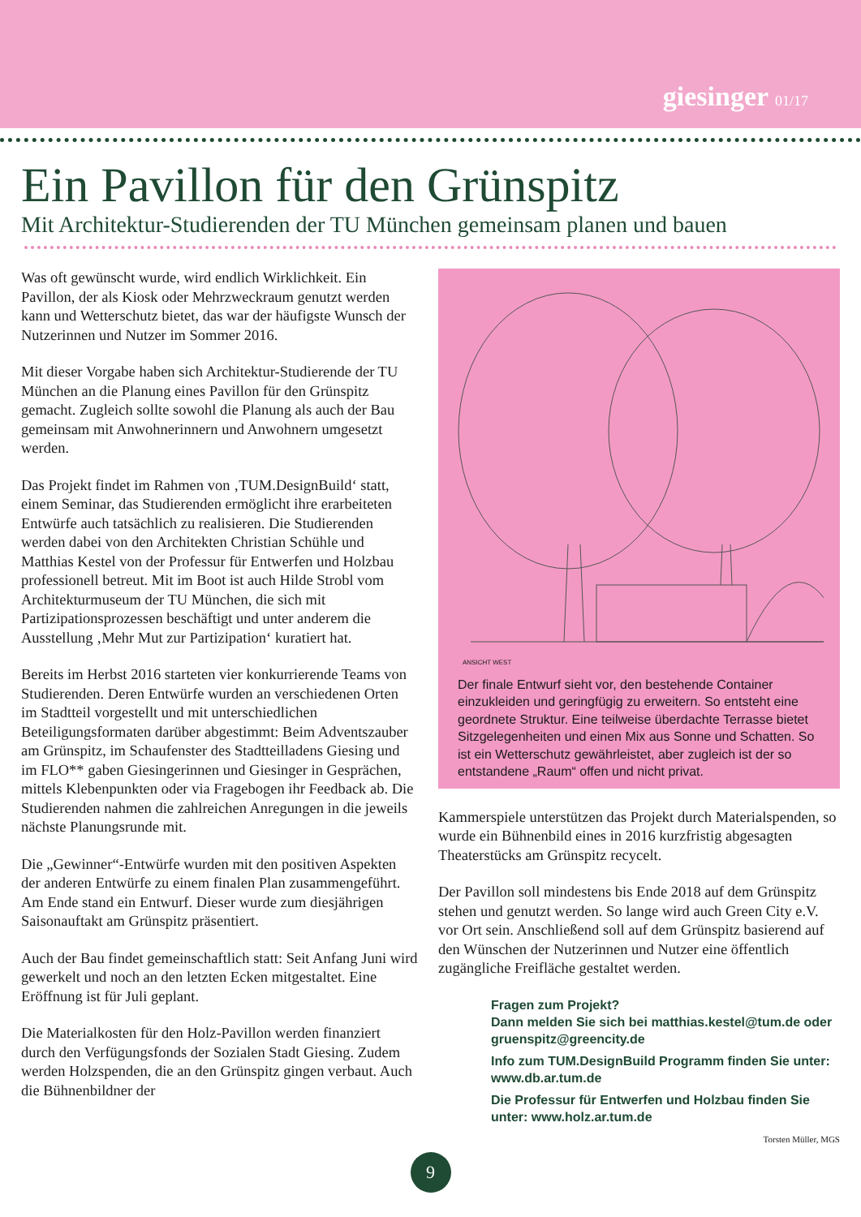giesinger 01/17
Ein Pavillon für den Grünspitz
Mit Architektur-Studierenden der TU München gemeinsam planen und bauen
Was oft gewünscht wurde, wird endlich Wirklichkeit. Ein Pavillon, der als Kiosk oder Mehrzweckraum genutzt werden kann und Wetterschutz bietet, das war der häufigste Wunsch der Nutzerinnen und Nutzer im Sommer 2016.
Mit dieser Vorgabe haben sich Architektur-Studierende der TU München an die Planung eines Pavillon für den Grünspitz gemacht. Zugleich sollte sowohl die Planung als auch der Bau gemeinsam mit Anwohnerinnern und Anwohnern umgesetzt werden.
Das Projekt findet im Rahmen von ‚TUM.DesignBuild‘ statt, einem Seminar, das Studierenden ermöglicht ihre erarbeiteten Entwürfe auch tatsächlich zu realisieren. Die Studierenden werden dabei von den Architekten Christian Schühle und Matthias Kestel von der Professur für Entwerfen und Holzbau professionell betreut. Mit im Boot ist auch Hilde Strobl vom Architekturmuseum der TU München, die sich mit Partizipationsprozessen beschäftigt und unter anderem die Ausstellung ‚Mehr Mut zur Partizipation‘ kuratiert hat.
Bereits im Herbst 2016 starteten vier konkurrierende Teams von Studierenden. Deren Entwürfe wurden an verschiedenen Orten im Stadtteil vorgestellt und mit unterschiedlichen Beteiligungsformaten darüber abgestimmt: Beim Adventszauber am Grünspitz, im Schaufenster des Stadtteilladens Giesing und im FLO** gaben Giesingerinnen und Giesinger in Gesprächen, mittels Klebenpunkten oder via Fragebogen ihr Feedback ab. Die Studierenden nahmen die zahlreichen Anregungen in die jeweils nächste Planungsrunde mit.
Die „Gewinner“-Entwürfe wurden mit den positiven Aspekten der anderen Entwürfe zu einem finalen Plan zusammengeführt. Am Ende stand ein Entwurf. Dieser wurde zum diesjährigen Saisonauftakt am Grünspitz präsentiert.
Auch der Bau findet gemeinschaftlich statt: Seit Anfang Juni wird gewerkelt und noch an den letzten Ecken mitgestaltet. Eine Eröffnung ist für Juli geplant.
Die Materialkosten für den Holz-Pavillon werden finanziert durch den Verfügungsfonds der Sozialen Stadt Giesing. Zudem werden Holzspenden, die an den Grünspitz gingen verbaut. Auch die Bühnenbildner der
ANSICHT WEST
Der finale Entwurf sieht vor, den bestehende Container einzukleiden und geringfügig zu erweitern. So entsteht eine geordnete Struktur. Eine teilweise überdachte Terrasse bietet Sitzgelegenheiten und einen Mix aus Sonne und Schatten. So ist ein Wetterschutz gewährleistet, aber zugleich ist der so entstandene „Raum“ offen und nicht privat.
Kammerspiele unterstützen das Projekt durch Materialspenden, so wurde ein Bühnenbild eines in 2016 kurzfristig abgesagten Theaterstücks am Grünspitz recycelt.
Der Pavillon soll mindestens bis Ende 2018 auf dem Grünspitz stehen und genutzt werden. So lange wird auch Green City e.V. vor Ort sein. Anschließend soll auf dem Grünspitz basierend auf den Wünschen der Nutzerinnen und Nutzer eine öffentlich zugängliche Freifläche gestaltet werden.
Fragen zum Projekt?
Dann melden Sie sich bei matthias.kestel@tum.de oder gruenspitz@greencity.de
Info zum TUM.DesignBuild Programm finden Sie unter: www.db.ar.tum.de
Die Professur für Entwerfen und Holzbau finden Sie unter: www.holz.ar.tum.de
Torsten Müller, MGS
9